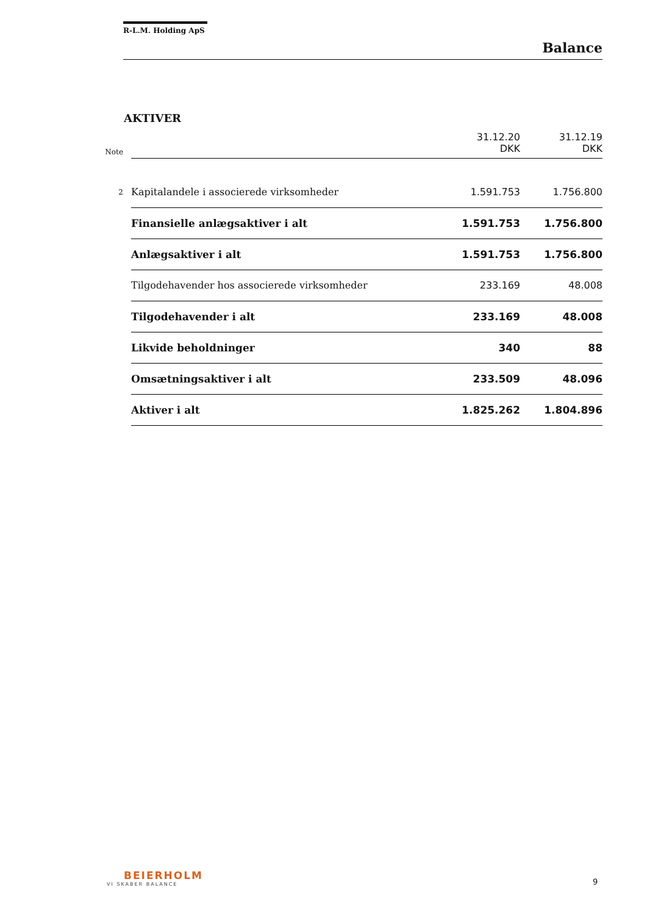R-L.M. Holding ApS
Balance
AKTIVER
| Note | | 31.12.20 DKK | 31.12.19 DKK |
| --- | --- | --- | --- |
| 2 | Kapitalandele i associerede virksomheder | 1.591.753 | 1.756.800 |
| | Finansielle anlægsaktiver i alt | 1.591.753 | 1.756.800 |
| | Anlægsaktiver i alt | 1.591.753 | 1.756.800 |
| | Tilgodehavender hos associerede virksomheder | 233.169 | 48.008 |
| | Tilgodehavender i alt | 233.169 | 48.008 |
| | Likvide beholdninger | 340 | 88 |
| | Omsætningsaktiver i alt | 233.509 | 48.096 |
| | Aktiver i alt | 1.825.262 | 1.804.896 |
BEIERHOLM
VI SKABER BALANCE
9